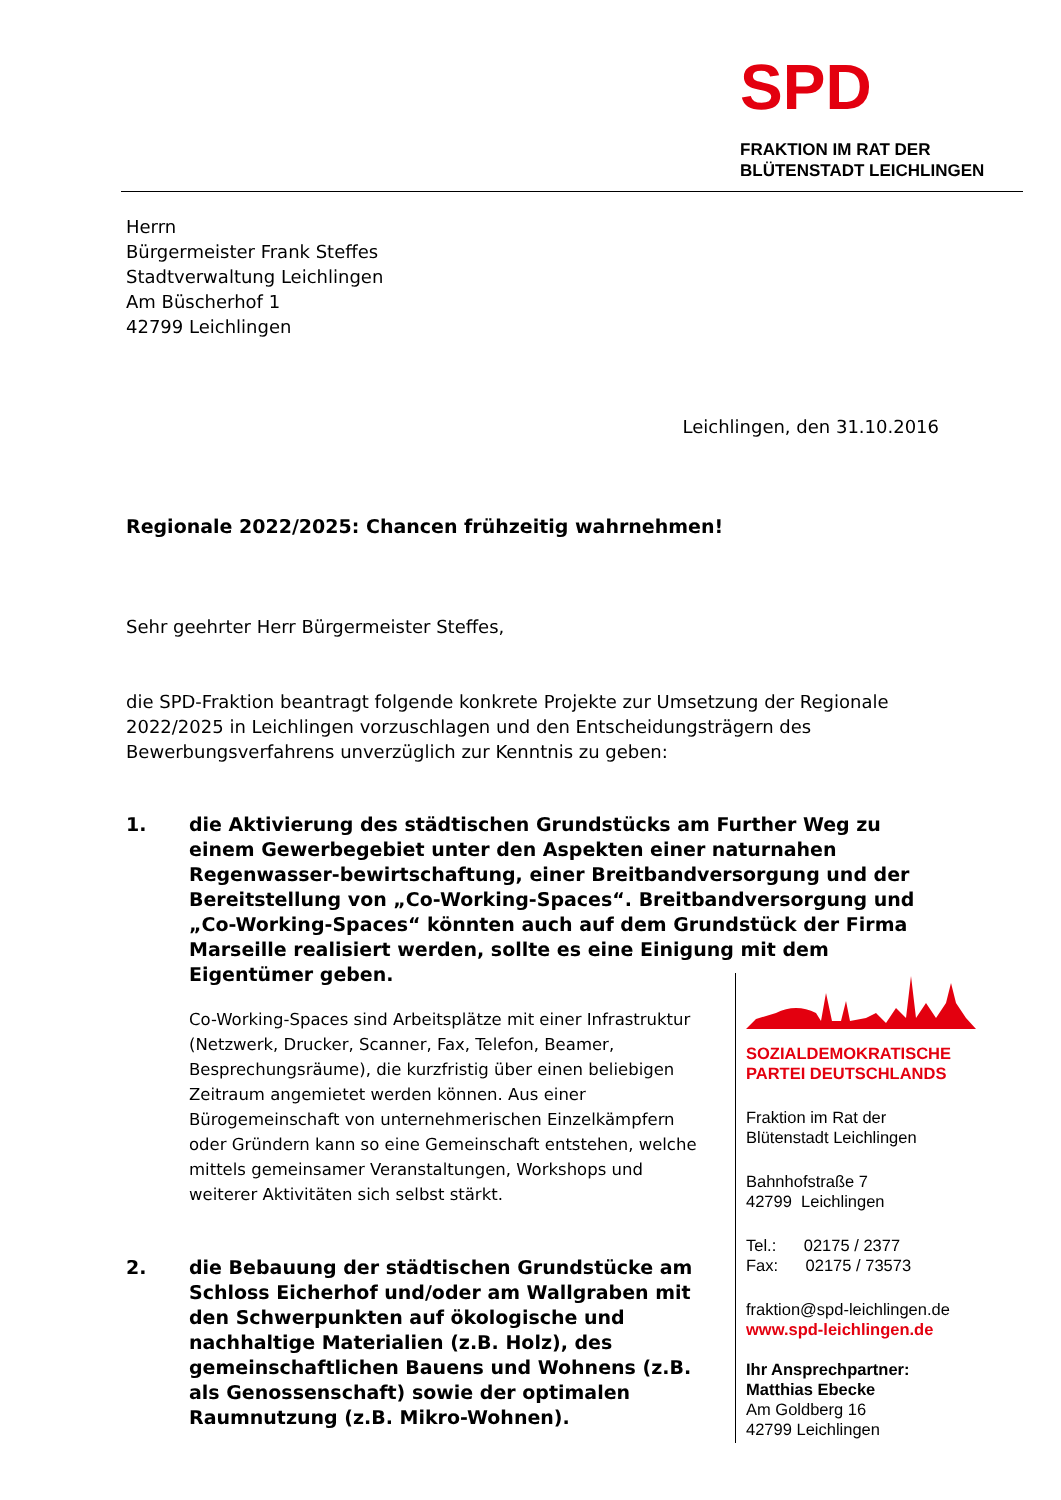SPD
FRAKTION IM RAT DER
BLÜTENSTADT LEICHLINGEN
Herrn
Bürgermeister Frank Steffes
Stadtverwaltung Leichlingen
Am Büscherhof 1
42799 Leichlingen
Leichlingen, den 31.10.2016
Regionale 2022/2025: Chancen frühzeitig wahrnehmen!
Sehr geehrter Herr Bürgermeister Steffes,
die SPD-Fraktion beantragt folgende konkrete Projekte zur Umsetzung der Regionale 2022/2025 in Leichlingen vorzuschlagen und den Entscheidungsträgern des Bewerbungsverfahrens unverzüglich zur Kenntnis zu geben:
1. die Aktivierung des städtischen Grundstücks am Further Weg zu einem Gewerbegebiet unter den Aspekten einer naturnahen Regenwasser-bewirtschaftung, einer Breitbandversorgung und der Bereitstellung von „Co-Working-Spaces“. Breitbandversorgung und „Co-Working-Spaces“ könnten auch auf dem Grundstück der Firma Marseille realisiert werden, sollte es eine Einigung mit dem Eigentümer geben.
Co-Working-Spaces sind Arbeitsplätze mit einer Infrastruktur (Netzwerk, Drucker, Scanner, Fax, Telefon, Beamer, Besprechungsräume), die kurzfristig über einen beliebigen Zeitraum angemietet werden können. Aus einer Bürogemeinschaft von unternehmerischen Einzelkämpfern oder Gründern kann so eine Gemeinschaft entstehen, welche mittels gemeinsamer Veranstaltungen, Workshops und weiterer Aktivitäten sich selbst stärkt.
2. die Bebauung der städtischen Grundstücke am Schloss Eicherhof und/oder am Wallgraben mit den Schwerpunkten auf ökologische und nachhaltige Materialien (z.B. Holz), des gemeinschaftlichen Bauens und Wohnens (z.B. als Genossenschaft) sowie der optimalen Raumnutzung (z.B. Mikro-Wohnen).
SOZIALDEMOKRATISCHE
PARTEI DEUTSCHLANDS
Fraktion im Rat der
Blütenstadt Leichlingen
Bahnhofstraße 7
42799 Leichlingen
Tel.: 02175 / 2377
Fax: 02175 / 73573
fraktion@spd-leichlingen.de
www.spd-leichlingen.de
Ihr Ansprechpartner:
Matthias Ebecke
Am Goldberg 16
42799 Leichlingen